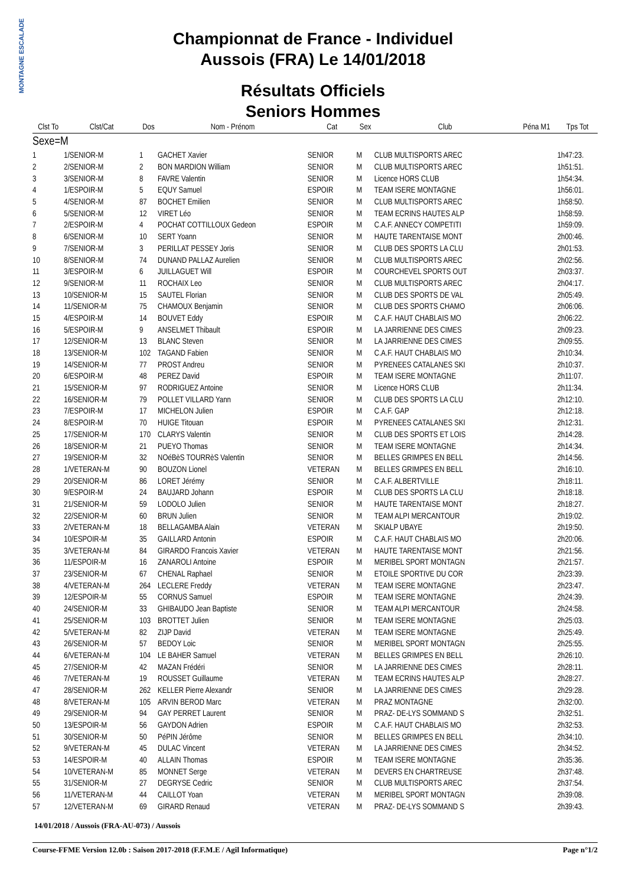MONTAGNE ESCALADE
Championnat de France - Individuel
Aussois (FRA) Le 14/01/2018
Résultats Officiels
Seniors Hommes
| Clst To | Clst/Cat | Dos | Nom - Prénom | Cat | Sex | Club | Péna M1 | Tps Tot |
| --- | --- | --- | --- | --- | --- | --- | --- | --- |
| Sexe=M | | | | | | | | |
| 1 | 1/SENIOR-M | 1 | GACHET Xavier | SENIOR | M | CLUB MULTISPORTS AREC | | 1h47:23. |
| 2 | 2/SENIOR-M | 2 | BON MARDION William | SENIOR | M | CLUB MULTISPORTS AREC | | 1h51:51. |
| 3 | 3/SENIOR-M | 8 | FAVRE Valentin | SENIOR | M | Licence HORS CLUB | | 1h54:34. |
| 4 | 1/ESPOIR-M | 5 | EQUY Samuel | ESPOIR | M | TEAM ISERE MONTAGNE | | 1h56:01. |
| 5 | 4/SENIOR-M | 87 | BOCHET Emilien | SENIOR | M | CLUB MULTISPORTS AREC | | 1h58:50. |
| 6 | 5/SENIOR-M | 12 | VIRET Léo | SENIOR | M | TEAM ECRINS HAUTES ALP | | 1h58:59. |
| 7 | 2/ESPOIR-M | 4 | POCHAT COTTILLOUX Gedeon | ESPOIR | M | C.A.F. ANNECY COMPETITI | | 1h59:09. |
| 8 | 6/SENIOR-M | 10 | SERT Yoann | SENIOR | M | HAUTE TARENTAISE MONT | | 2h00:46. |
| 9 | 7/SENIOR-M | 3 | PERILLAT PESSEY Joris | SENIOR | M | CLUB DES SPORTS LA CLU | | 2h01:53. |
| 10 | 8/SENIOR-M | 74 | DUNAND PALLAZ Aurelien | SENIOR | M | CLUB MULTISPORTS AREC | | 2h02:56. |
| 11 | 3/ESPOIR-M | 6 | JUILLAGUET Will | ESPOIR | M | COURCHEVEL SPORTS OUT | | 2h03:37. |
| 12 | 9/SENIOR-M | 11 | ROCHAIX Leo | SENIOR | M | CLUB MULTISPORTS AREC | | 2h04:17. |
| 13 | 10/SENIOR-M | 15 | SAUTEL Florian | SENIOR | M | CLUB DES SPORTS DE VAL | | 2h05:49. |
| 14 | 11/SENIOR-M | 75 | CHAMOUX Benjamin | SENIOR | M | CLUB DES SPORTS CHAMO | | 2h06:06. |
| 15 | 4/ESPOIR-M | 14 | BOUVET Eddy | ESPOIR | M | C.A.F. HAUT CHABLAIS MO | | 2h06:22. |
| 16 | 5/ESPOIR-M | 9 | ANSELMET Thibault | ESPOIR | M | LA JARRIENNE DES CIMES | | 2h09:23. |
| 17 | 12/SENIOR-M | 13 | BLANC Steven | SENIOR | M | LA JARRIENNE DES CIMES | | 2h09:55. |
| 18 | 13/SENIOR-M | 102 | TAGAND Fabien | SENIOR | M | C.A.F. HAUT CHABLAIS MO | | 2h10:34. |
| 19 | 14/SENIOR-M | 77 | PROST Andreu | SENIOR | M | PYRENEES CATALANES SKI | | 2h10:37. |
| 20 | 6/ESPOIR-M | 48 | PEREZ David | ESPOIR | M | TEAM ISERE MONTAGNE | | 2h11:07. |
| 21 | 15/SENIOR-M | 97 | RODRIGUEZ Antoine | SENIOR | M | Licence HORS CLUB | | 2h11:34. |
| 22 | 16/SENIOR-M | 79 | POLLET VILLARD Yann | SENIOR | M | CLUB DES SPORTS LA CLU | | 2h12:10. |
| 23 | 7/ESPOIR-M | 17 | MICHELON Julien | ESPOIR | M | C.A.F. GAP | | 2h12:18. |
| 24 | 8/ESPOIR-M | 70 | HUIGE Titouan | ESPOIR | M | PYRENEES CATALANES SKI | | 2h12:31. |
| 25 | 17/SENIOR-M | 170 | CLARYS Valentin | SENIOR | M | CLUB DES SPORTS ET LOIS | | 2h14:28. |
| 26 | 18/SENIOR-M | 21 | PUEYO Thomas | SENIOR | M | TEAM ISERE MONTAGNE | | 2h14:34. |
| 27 | 19/SENIOR-M | 32 | NOéBèS TOURRèS Valentin | SENIOR | M | BELLES GRIMPES EN BELL | | 2h14:56. |
| 28 | 1/VETERAN-M | 90 | BOUZON Lionel | VETERAN | M | BELLES GRIMPES EN BELL | | 2h16:10. |
| 29 | 20/SENIOR-M | 86 | LORET Jérémy | SENIOR | M | C.A.F. ALBERTVILLE | | 2h18:11. |
| 30 | 9/ESPOIR-M | 24 | BAUJARD Johann | ESPOIR | M | CLUB DES SPORTS LA CLU | | 2h18:18. |
| 31 | 21/SENIOR-M | 59 | LODOLO Julien | SENIOR | M | HAUTE TARENTAISE MONT | | 2h18:27. |
| 32 | 22/SENIOR-M | 60 | BRUN Julien | SENIOR | M | TEAM ALPI MERCANTOUR | | 2h19:02. |
| 33 | 2/VETERAN-M | 18 | BELLAGAMBA Alain | VETERAN | M | SKIALP UBAYE | | 2h19:50. |
| 34 | 10/ESPOIR-M | 35 | GAILLARD Antonin | ESPOIR | M | C.A.F. HAUT CHABLAIS MO | | 2h20:06. |
| 35 | 3/VETERAN-M | 84 | GIRARDO Francois Xavier | VETERAN | M | HAUTE TARENTAISE MONT | | 2h21:56. |
| 36 | 11/ESPOIR-M | 16 | ZANAROLI Antoine | ESPOIR | M | MERIBEL SPORT MONTAGN | | 2h21:57. |
| 37 | 23/SENIOR-M | 67 | CHENAL Raphael | SENIOR | M | ETOILE SPORTIVE DU COR | | 2h23:39. |
| 38 | 4/VETERAN-M | 264 | LECLERE Freddy | VETERAN | M | TEAM ISERE MONTAGNE | | 2h23:47. |
| 39 | 12/ESPOIR-M | 55 | CORNUS Samuel | ESPOIR | M | TEAM ISERE MONTAGNE | | 2h24:39. |
| 40 | 24/SENIOR-M | 33 | GHIBAUDO Jean Baptiste | SENIOR | M | TEAM ALPI MERCANTOUR | | 2h24:58. |
| 41 | 25/SENIOR-M | 103 | BROTTET Julien | SENIOR | M | TEAM ISERE MONTAGNE | | 2h25:03. |
| 42 | 5/VETERAN-M | 82 | ZIJP David | VETERAN | M | TEAM ISERE MONTAGNE | | 2h25:49. |
| 43 | 26/SENIOR-M | 57 | BEDOY Loic | SENIOR | M | MERIBEL SPORT MONTAGN | | 2h25:55. |
| 44 | 6/VETERAN-M | 104 | LE BAHER Samuel | VETERAN | M | BELLES GRIMPES EN BELL | | 2h26:10. |
| 45 | 27/SENIOR-M | 42 | MAZAN Frédéri | SENIOR | M | LA JARRIENNE DES CIMES | | 2h28:11. |
| 46 | 7/VETERAN-M | 19 | ROUSSET Guillaume | VETERAN | M | TEAM ECRINS HAUTES ALP | | 2h28:27. |
| 47 | 28/SENIOR-M | 262 | KELLER Pierre Alexandr | SENIOR | M | LA JARRIENNE DES CIMES | | 2h29:28. |
| 48 | 8/VETERAN-M | 105 | ARVIN BEROD Marc | VETERAN | M | PRAZ MONTAGNE | | 2h32:00. |
| 49 | 29/SENIOR-M | 94 | GAY PERRET Laurent | SENIOR | M | PRAZ- DE-LYS SOMMAND S | | 2h32:51. |
| 50 | 13/ESPOIR-M | 56 | GAYDON Adrien | ESPOIR | M | C.A.F. HAUT CHABLAIS MO | | 2h32:53. |
| 51 | 30/SENIOR-M | 50 | PéPIN Jérôme | SENIOR | M | BELLES GRIMPES EN BELL | | 2h34:10. |
| 52 | 9/VETERAN-M | 45 | DULAC Vincent | VETERAN | M | LA JARRIENNE DES CIMES | | 2h34:52. |
| 53 | 14/ESPOIR-M | 40 | ALLAIN Thomas | ESPOIR | M | TEAM ISERE MONTAGNE | | 2h35:36. |
| 54 | 10/VETERAN-M | 85 | MONNET Serge | VETERAN | M | DEVERS EN CHARTREUSE | | 2h37:48. |
| 55 | 31/SENIOR-M | 27 | DEGRYSE Cedric | SENIOR | M | CLUB MULTISPORTS AREC | | 2h37:54. |
| 56 | 11/VETERAN-M | 44 | CAILLOT Yoan | VETERAN | M | MERIBEL SPORT MONTAGN | | 2h39:08. |
| 57 | 12/VETERAN-M | 69 | GIRARD Renaud | VETERAN | M | PRAZ- DE-LYS SOMMAND S | | 2h39:43. |
14/01/2018 / Aussois (FRA-AU-073) / Aussois
Course-FFME Version 12.0b : Saison 2017-2018 (F.F.M.E / Agil Informatique) Page n°1/2